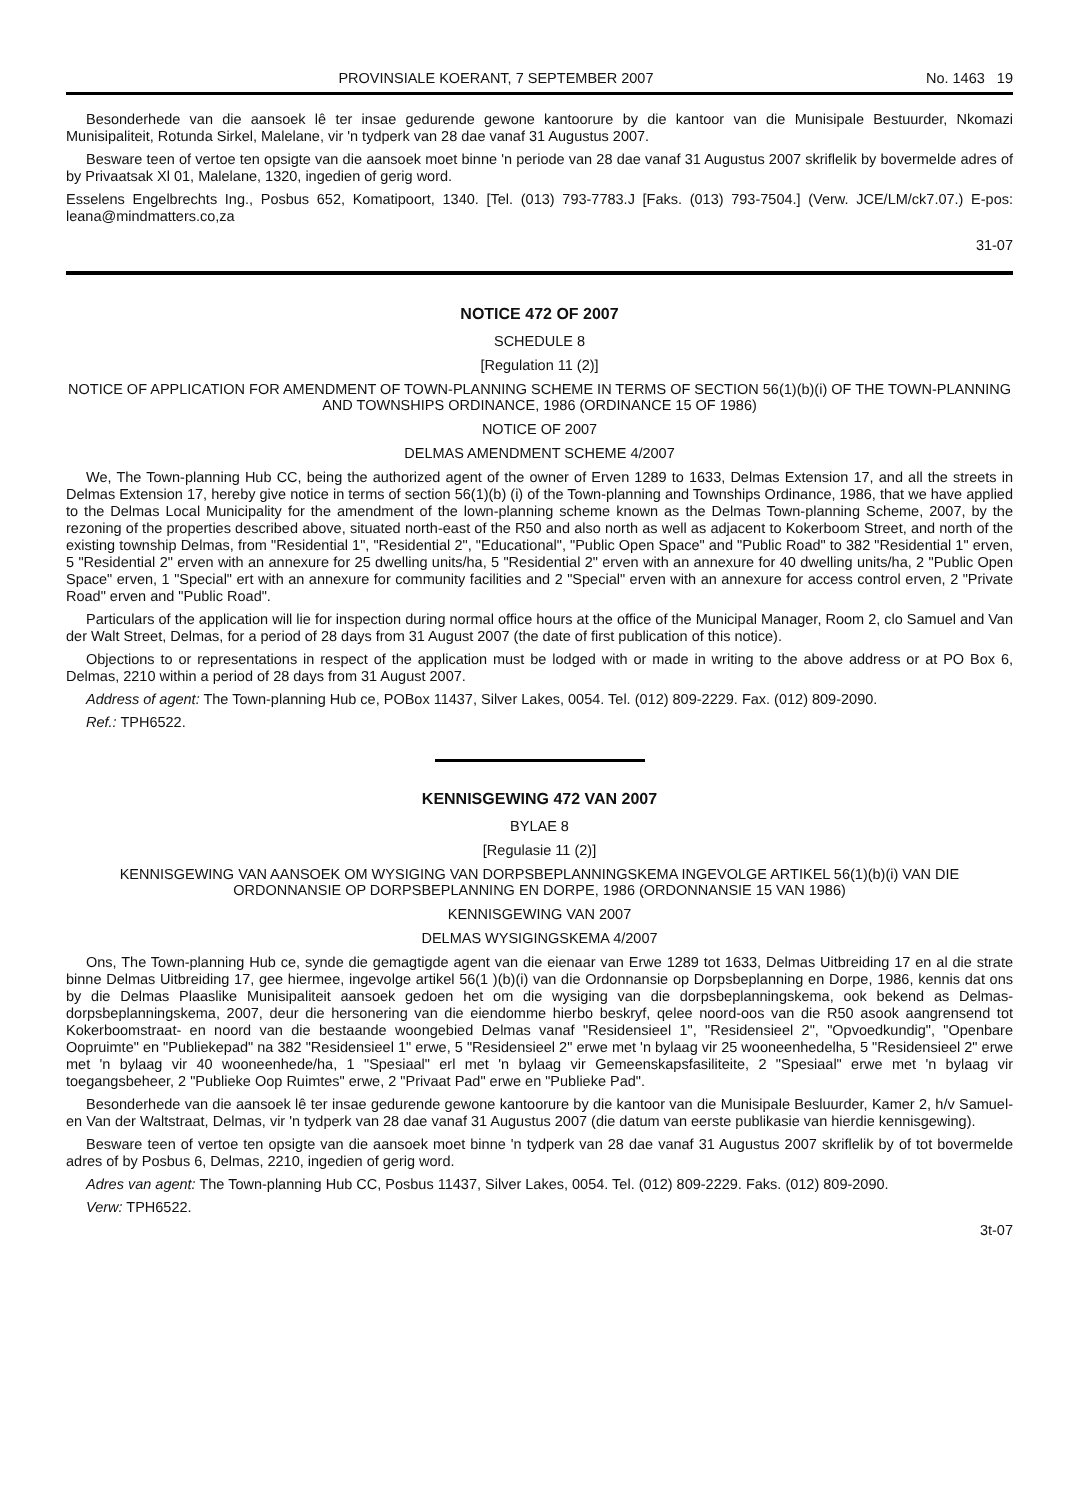PROVINSIALE KOERANT, 7 SEPTEMBER 2007 No. 1463 19
Besonderhede van die aansoek lê ter insae gedurende gewone kantoorure by die kantoor van die Munisipale Bestuurder, Nkomazi Munisipaliteit, Rotunda Sirkel, Malelane, vir 'n tydperk van 28 dae vanaf 31 Augustus 2007.
Besware teen of vertoe ten opsigte van die aansoek moet binne 'n periode van 28 dae vanaf 31 Augustus 2007 skriflelik by bovermelde adres of by Privaatsak Xl 01, Malelane, 1320, ingedien of gerig word.
Esselens Engelbrechts Ing., Posbus 652, Komatipoort, 1340. [Tel. (013) 793-7783.J [Faks. (013) 793-7504.] (Verw. JCE/LM/ck7.07.) E-pos: leana@mindmatters.co,za
31-07
NOTICE 472 OF 2007
SCHEDULE 8
[Regulation 11 (2)]
NOTICE OF APPLICATION FOR AMENDMENT OF TOWN-PLANNING SCHEME IN TERMS OF SECTION 56(1)(b)(i) OF THE TOWN-PLANNING AND TOWNSHIPS ORDINANCE, 1986 (ORDINANCE 15 OF 1986)
NOTICE OF 2007
DELMAS AMENDMENT SCHEME 4/2007
We, The Town-planning Hub CC, being the authorized agent of the owner of Erven 1289 to 1633, Delmas Extension 17, and all the streets in Delmas Extension 17, hereby give notice in terms of section 56(1)(b) (i) of the Town-planning and Townships Ordinance, 1986, that we have applied to the Delmas Local Municipality for the amendment of the lown-planning scheme known as the Delmas Town-planning Scheme, 2007, by the rezoning of the properties described above, situated north-east of the R50 and also north as well as adjacent to Kokerboom Street, and north of the existing township Delmas, from "Residential 1", "Residential 2", "Educational", "Public Open Space" and "Public Road" to 382 "Residential 1" erven, 5 "Residential 2" erven with an annexure for 25 dwelling units/ha, 5 "Residential 2" erven with an annexure for 40 dwelling units/ha, 2 "Public Open Space" erven, 1 "Special" ert with an annexure for community facilities and 2 "Special" erven with an annexure for access control erven, 2 "Private Road" erven and "Public Road".
Particulars of the application will lie for inspection during normal office hours at the office of the Municipal Manager, Room 2, clo Samuel and Van der Walt Street, Delmas, for a period of 28 days from 31 August 2007 (the date of first publication of this notice).
Objections to or representations in respect of the application must be lodged with or made in writing to the above address or at PO Box 6, Delmas, 2210 within a period of 28 days from 31 August 2007.
Address of agent: The Town-planning Hub ce, POBox 11437, Silver Lakes, 0054. Tel. (012) 809-2229. Fax. (012) 809-2090.
Ref.: TPH6522.
KENNISGEWING 472 VAN 2007
BYLAE 8
[Regulasie 11 (2)]
KENNISGEWING VAN AANSOEK OM WYSIGING VAN DORPSBEPLANNINGSKEMA INGEVOLGE ARTIKEL 56(1)(b)(i) VAN DIE ORDONNANSIE OP DORPSBEPLANNING EN DORPE, 1986 (ORDONNANSIE 15 VAN 1986)
KENNISGEWING VAN 2007
DELMAS WYSIGINGSKEMA 4/2007
Ons, The Town-planning Hub ce, synde die gemagtigde agent van die eienaar van Erwe 1289 tot 1633, Delmas Uitbreiding 17 en al die strate binne Delmas Uitbreiding 17, gee hiermee, ingevolge artikel 56(1 )(b)(i) van die Ordonnansie op Dorpsbeplanning en Dorpe, 1986, kennis dat ons by die Delmas Plaaslike Munisipaliteit aansoek gedoen het om die wysiging van die dorpsbeplanningskema, ook bekend as Delmas-dorpsbeplanningskema, 2007, deur die hersonering van die eiendomme hierbo beskryf, qelee noord-oos van die R50 asook aangrensend tot Kokerboomstraat- en noord van die bestaande woongebied Delmas vanaf "Residensieel 1", "Residensieel 2", "Opvoedkundig", "Openbare Oopruimte" en "Publiekepad" na 382 "Residensieel 1" erwe, 5 "Residensieel 2" erwe met 'n bylaag vir 25 wooneenhedelha, 5 "Residensieel 2" erwe met 'n bylaag vir 40 wooneenhede/ha, 1 "Spesiaal" erl met 'n bylaag vir Gemeenskapsfasiliteite, 2 "Spesiaal" erwe met 'n bylaag vir toegangsbeheer, 2 "Publieke Oop Ruimtes" erwe, 2 "Privaat Pad" erwe en "Publieke Pad".
Besonderhede van die aansoek lê ter insae gedurende gewone kantoorure by die kantoor van die Munisipale Besluurder, Kamer 2, h/v Samuel- en Van der Waltstraat, Delmas, vir 'n tydperk van 28 dae vanaf 31 Augustus 2007 (die datum van eerste publikasie van hierdie kennisgewing).
Besware teen of vertoe ten opsigte van die aansoek moet binne 'n tydperk van 28 dae vanaf 31 Augustus 2007 skriflelik by of tot bovermelde adres of by Posbus 6, Delmas, 2210, ingedien of gerig word.
Adres van agent: The Town-planning Hub CC, Posbus 11437, Silver Lakes, 0054. Tel. (012) 809-2229. Faks. (012) 809-2090.
Verw: TPH6522.
3t-07